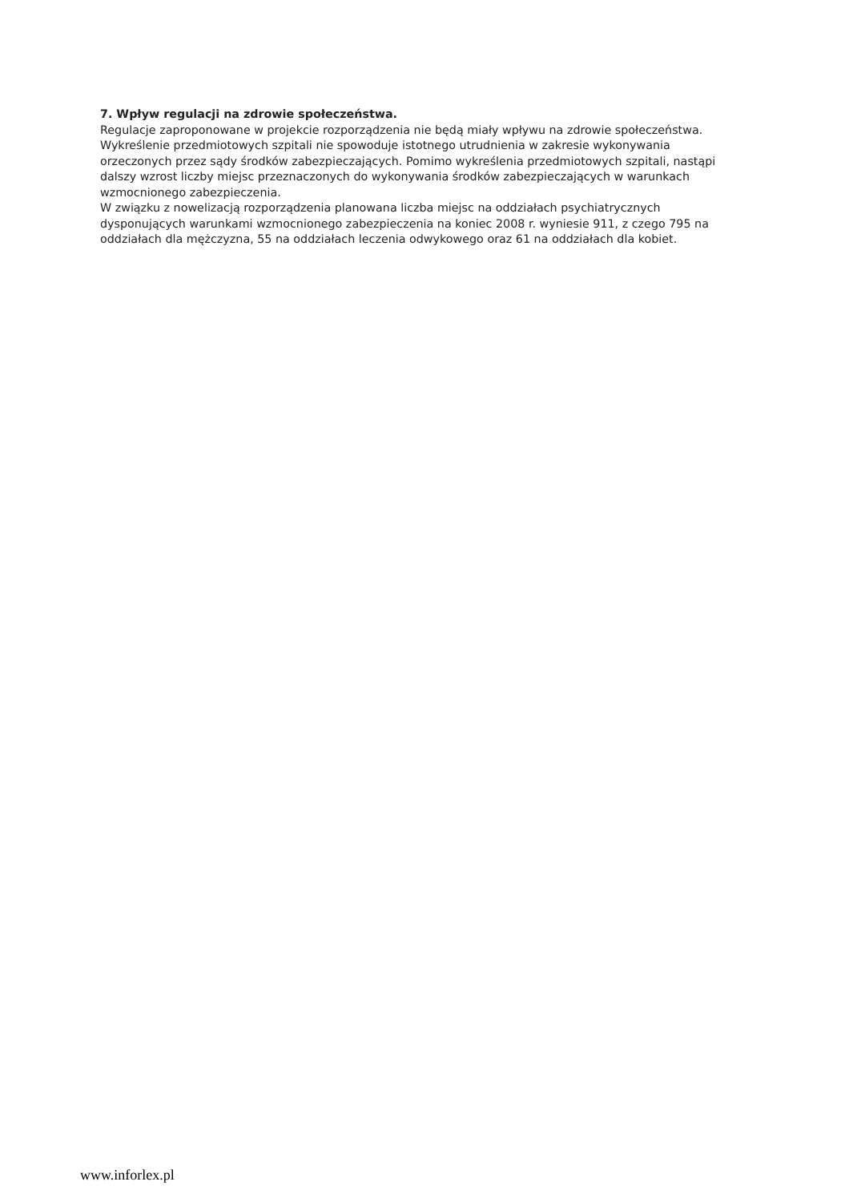7. Wpływ regulacji na zdrowie społeczeństwa.
Regulacje zaproponowane w projekcie rozporządzenia nie będą miały wpływu na zdrowie społeczeństwa. Wykreślenie przedmiotowych szpitali nie spowoduje istotnego utrudnienia w zakresie wykonywania orzeczonych przez sądy środków zabezpieczających. Pomimo wykreślenia przedmiotowych szpitali, nastąpi dalszy wzrost liczby miejsc przeznaczonych do wykonywania środków zabezpieczających w warunkach wzmocnionego zabezpieczenia.
W związku z nowelizacją rozporządzenia planowana liczba miejsc na oddziałach psychiatrycznych dysponujących warunkami wzmocnionego zabezpieczenia na koniec 2008 r. wyniesie 911, z czego 795 na oddziałach dla mężczyzna, 55 na oddziałach leczenia odwykowego oraz 61 na oddziałach dla kobiet.
www.inforlex.pl